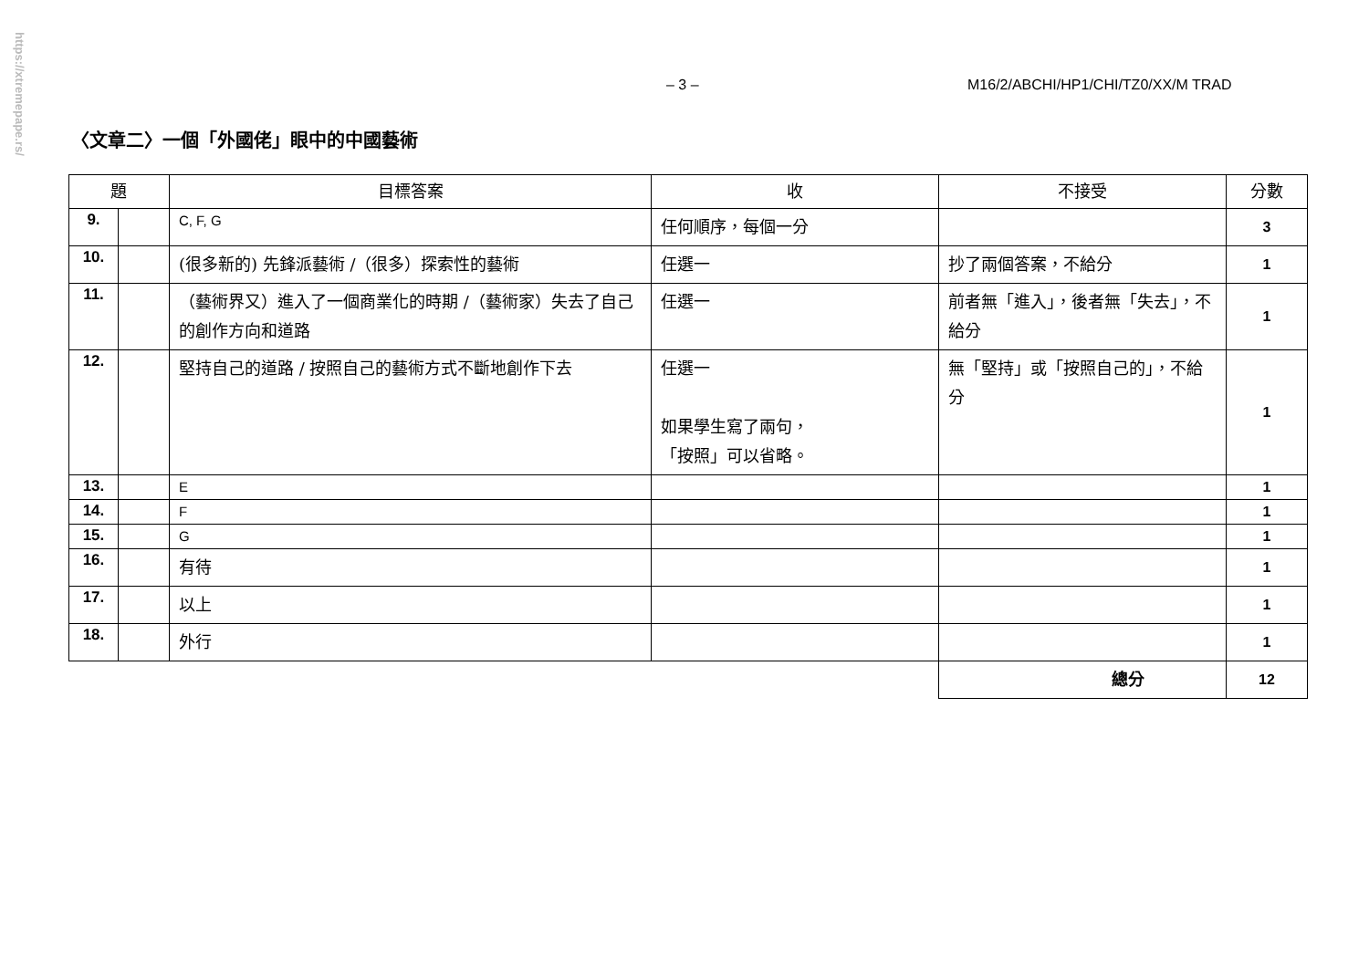https://xtremepape.rs/
– 3 – M16/2/ABCHI/HP1/CHI/TZ0/XX/M TRAD
〈文章二〉一個「外國佬」眼中的中國藝術
| 題 | | 目標答案 | 收 | 不接受 | 分數 |
| --- | --- | --- | --- | --- | --- |
| 9. | | C, F, G | 任何順序，每個一分 | | 3 |
| 10. | | (很多新的) 先鋒派藝術 /（很多）探索性的藝術 | 任選一 | 抄了兩個答案，不給分 | 1 |
| 11. | | （藝術界又）進入了一個商業化的時期 /（藝術家）失去了自己的創作方向和道路 | 任選一 | 前者無「進入」，後者無「失去」，不給分 | 1 |
| 12. | | 堅持自己的道路 / 按照自己的藝術方式不斷地創作下去 | 任選一 如果學生寫了兩句， 「按照」可以省略。 | 無「堅持」或「按照自己的」，不給分 | 1 |
| 13. | | E | | | 1 |
| 14. | | F | | | 1 |
| 15. | | G | | | 1 |
| 16. | | 有待 | | | 1 |
| 17. | | 以上 | | | 1 |
| 18. | | 外行 | | | 1 |
| | | | | 總分 | 12 |